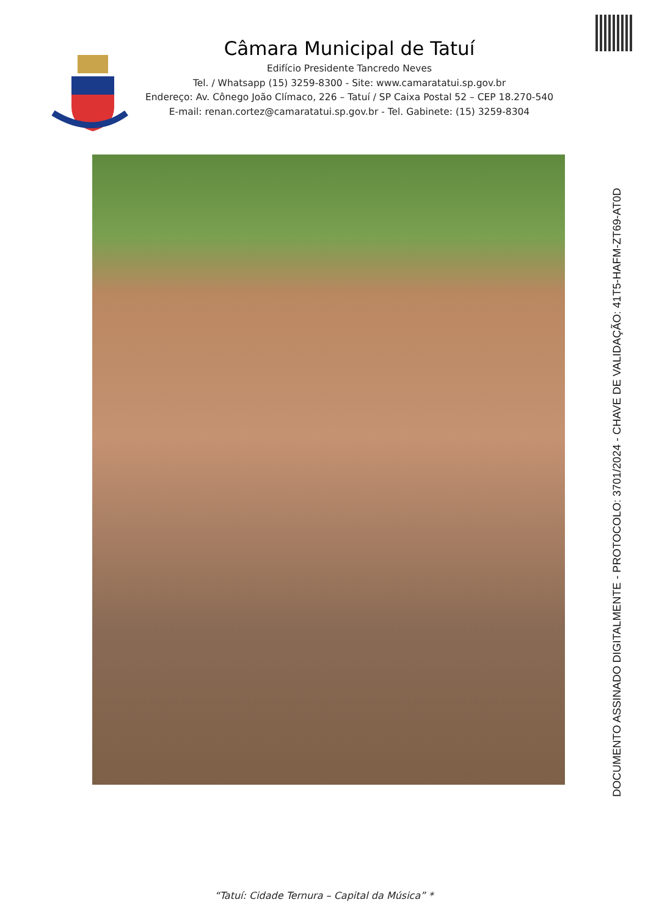Câmara Municipal de Tatuí
Edifício Presidente Tancredo Neves
Tel. / Whatsapp (15) 3259-8300 - Site: www.camaratatui.sp.gov.br
Endereço: Av. Cônego João Clímaco, 226 – Tatuí / SP Caixa Postal 52 – CEP 18.270-540
E-mail: renan.cortez@camaratatui.sp.gov.br - Tel. Gabinete: (15) 3259-8304
DOCUMENTO ASSINADO DIGITALMENTE - PROTOCOLO: 3701/2024 - CHAVE DE VALIDAÇÃO: 41T5-HAFM-ZT69-AT0D
“Tatuí: Cidade Ternura – Capital da Música” *